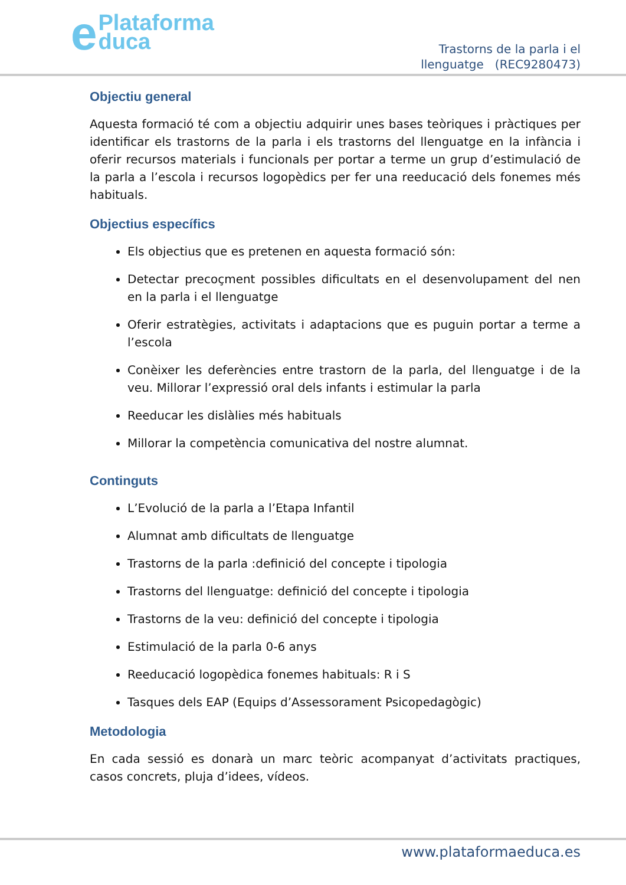ePlataforma
duca
Trastorns de la parla i el
llenguatge (REC9280473)
Objectiu general
Aquesta formació té com a objectiu adquirir unes bases teòriques i pràctiques per identificar els trastorns de la parla i els trastorns del llenguatge en la infància i oferir recursos materials i funcionals per portar a terme un grup d’estimulació de la parla a l’escola i recursos logopèdics per fer una reeducació dels fonemes més habituals.
Objectius específics
Els objectius que es pretenen en aquesta formació són:
Detectar precoçment possibles dificultats en el desenvolupament del nen en la parla i el llenguatge
Oferir estratègies, activitats i adaptacions que es puguin portar a terme a l’escola
Conèixer les deferències entre trastorn de la parla, del llenguatge i de la veu. Millorar l’expressió oral dels infants i estimular la parla
Reeducar les dislàlies més habituals
Millorar la competència comunicativa del nostre alumnat.
Continguts
L’Evolució de la parla a l’Etapa Infantil
Alumnat amb dificultats de llenguatge
Trastorns de la parla :definició del concepte i tipologia
Trastorns del llenguatge: definició del concepte i tipologia
Trastorns de la veu: definició del concepte i tipologia
Estimulació de la parla 0-6 anys
Reeducació logopèdica fonemes habituals: R i S
Tasques dels EAP (Equips d’Assessorament Psicopedagògic)
Metodologia
En cada sessió es donarà un marc teòric acompanyat d’activitats practiques, casos concrets, pluja d’idees, vídeos.
www.plataformaeduca.es